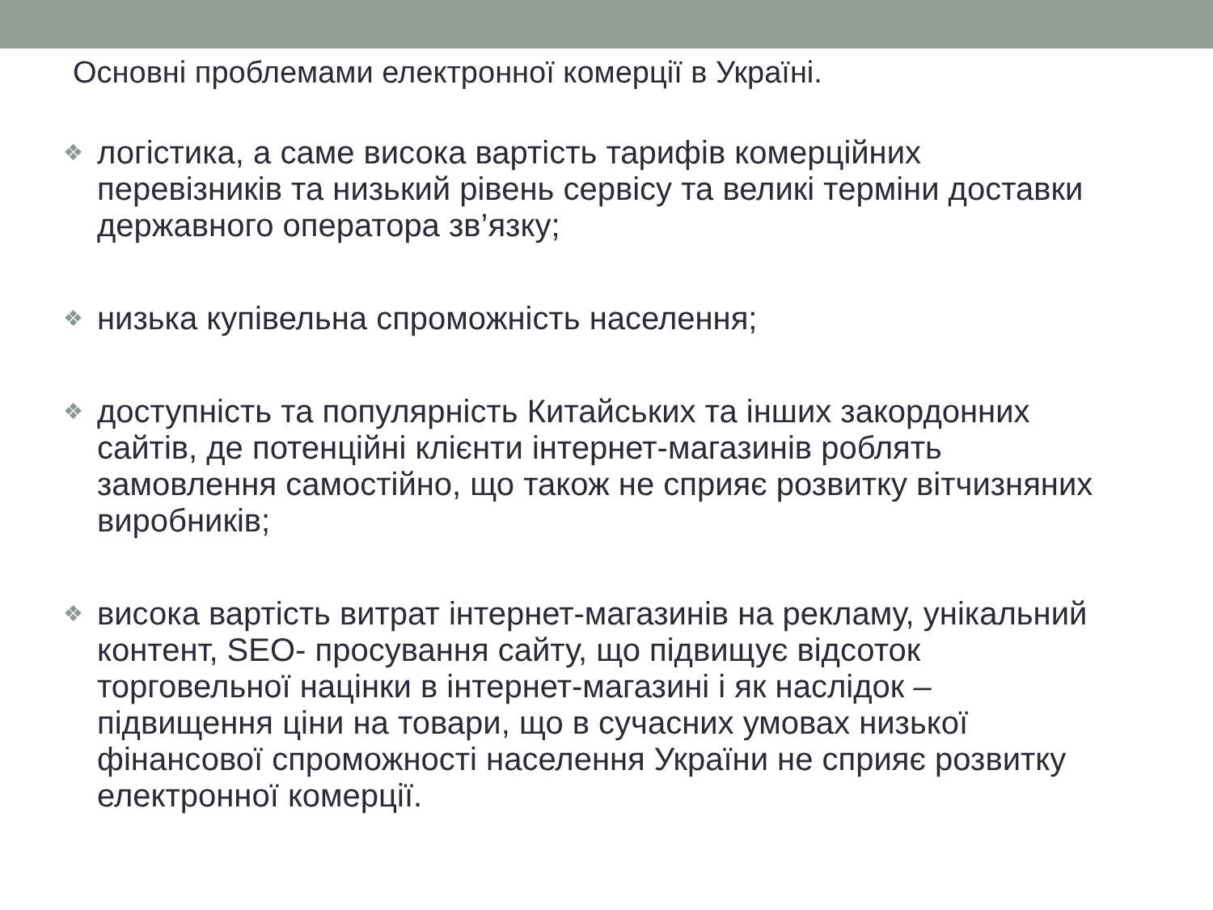Основні проблемами електронної комерції в Україні.
❖ логістика, а саме висока вартість тарифів комерційних перевізників та низький рівень сервісу та великі терміни доставки державного оператора зв’язку;
❖ низька купівельна спроможність населення;
❖ доступність та популярність Китайських та інших закордонних сайтів, де потенційні клієнти інтернет-магазинів роблять замовлення самостійно, що також не сприяє розвитку вітчизняних виробників;
❖ висока вартість витрат інтернет-магазинів на рекламу, унікальний контент, SEO- просування сайту, що підвищує відсоток торговельної націнки в інтернет-магазині і як наслідок – підвищення ціни на товари, що в сучасних умовах низької фінансової спроможності населення України не сприяє розвитку електронної комерції.